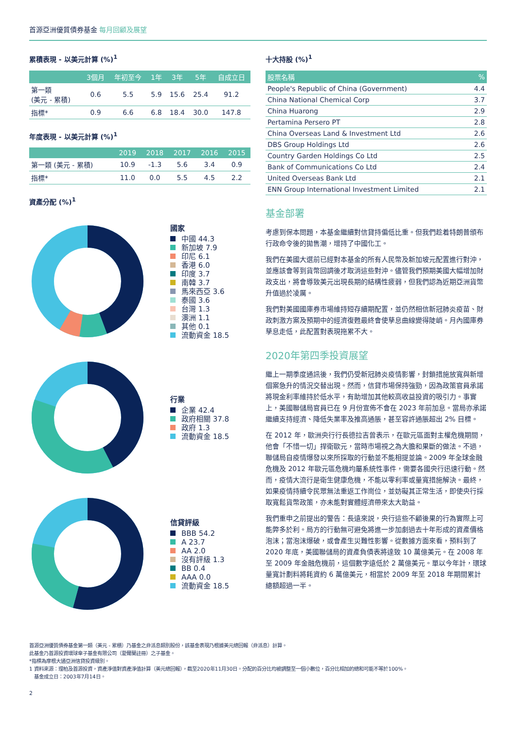首源亞洲優質債券基金 每月回顧及展望
累積表現 - 以美元計算 (%)<sup>1</sup>
| | 3個月 | 年初至今 | 1年 | 3年 | 5年 | 自成立日 |
| --- | --- | --- | --- | --- | --- | --- |
| 第一類 (美元 - 累積) | 0.6 | 5.5 | 5.9 | 15.6 | 25.4 | 91.2 |
| 指標* | 0.9 | 6.6 | 6.8 | 18.4 | 30.0 | 147.8 |
年度表現 - 以美元計算 (%)<sup>1</sup>
| | 2019 | 2018 | 2017 | 2016 | 2015 |
| --- | --- | --- | --- | --- | --- |
| 第一類 (美元 - 累積) | 10.9 | -1.3 | 5.6 | 3.4 | 0.9 |
| 指標* | 11.0 | 0.0 | 5.5 | 4.5 | 2.2 |
資產分配 (%)<sup>1</sup>
國家
中國 44.3
新加坡 7.9
印尼 6.1
香港 6.0
印度 3.7
南韓 3.7
馬來西亞 3.6
泰國 3.6
台灣 1.3
澳洲 1.1
其他 0.1
流動資金 18.5
行業
企業 42.4
政府相關 37.8
政府 1.3
流動資金 18.5
信貸評級
BBB 54.2
A 23.7
AA 2.0
沒有評級 1.3
BB 0.4
AAA 0.0
流動資金 18.5
十大持股 (%)<sup>1</sup>
| 股票名稱 | % |
| --- | --- |
| People's Republic of China (Government) | 4.4 |
| China National Chemical Corp | 3.7 |
| China Huarong | 2.9 |
| Pertamina Persero PT | 2.8 |
| China Overseas Land & Investment Ltd | 2.6 |
| DBS Group Holdings Ltd | 2.6 |
| Country Garden Holdings Co Ltd | 2.5 |
| Bank of Communications Co Ltd | 2.4 |
| United Overseas Bank Ltd | 2.1 |
| ENN Group International Investment Limited | 2.1 |
基金部署
考慮到保本問題，本基金繼續對信貸持偏低比重。但我們趁着特朗普頒布行政命令後的拋售潮，增持了中國化工。
我們在美國大選前已經對本基金的所有人民幣及新加坡元配置進行對沖，並應該會等到貨幣回調後才取消這些對沖。儘管我們預期美國大幅增加財政支出，將會導致美元出現長期的結構性疲弱，但我們認為近期亞洲貨幣升值過於凌厲。
我們對美國國庫券市場維持短存續期配置，並仍然相信新冠肺炎疫苗、財政刺激方案及預期中的經濟復甦最終會使孳息曲線變得陡峭。月內國庫券孳息走低，此配置對表現拖累不大。
2020年第四季投資展望
繼上一期季度通訊後，我們仍受新冠肺炎疫情影響，封鎖措施放寬與新增個案急升的情況交替出現。然而，信貸市場保持強勁，因為政策官員承諾將現金利率維持於低水平，有助增加其他較高收益投資的吸引力。事實上，美國聯儲局官員已在 9 月份宣佈不會在 2023 年前加息。當局亦承諾繼續支持經濟、降低失業率及推高通脹，甚至容許通脹超出 2% 目標。
在 2012 年，歐洲央行行長德拉吉曾表示，在歐元區面對主權危機期間，他會「不惜一切」捍衛歐元，當時市場視之為大膽和果斷的做法。不過，聯儲局自疫情爆發以來所採取的行動並不能相提並論。2009 年全球金融危機及 2012 年歐元區危機均屬系統性事件，需要各國央行迅速行動。然而，疫情大流行是衛生健康危機，不能以零利率或量寬措施解決。最終，如果疫情持續令民眾無法重返工作崗位，並妨礙其正常生活，即使央行採取寬鬆貨幣政策，亦未能對實體經濟帶來太大助益。
我們重申之前提出的警告：長遠來説，央行這些不顧後果的行為實際上可能弊多於利。局方的行動無可避免將進一步加劇過去十年形成的資產價格泡沫；當泡沫爆破，或會產生災難性影響。從數據方面來看，預料到了 2020 年底，美國聯儲局的資產負債表將達致 10 萬億美元。在 2008 年至 2009 年金融危機前，這個數字遠低於 2 萬億美元。單以今年計，環球量寬計劃料將耗資約 6 萬億美元，相當於 2009 年至 2018 年期間累計總額超過一半。
首源亞洲優質債券基金第一類（美元 - 累積）乃基金之非派息類別股份，該基金表現乃根據美元總回報（非派息）計算。
此基金乃首源投資環球傘子基金有限公司（愛爾蘭註冊）之子基金。
*指標為摩根大通亞洲信貸投資級別。
1 資料來源：理柏及首源投資，資產淨值對資產淨值計算（美元總回報），截至2020年11月30日。分配的百分比均被調整至一個小數位，百分比相加的總和可能不等於100%。
基金成立日：2003年7月14日。
2